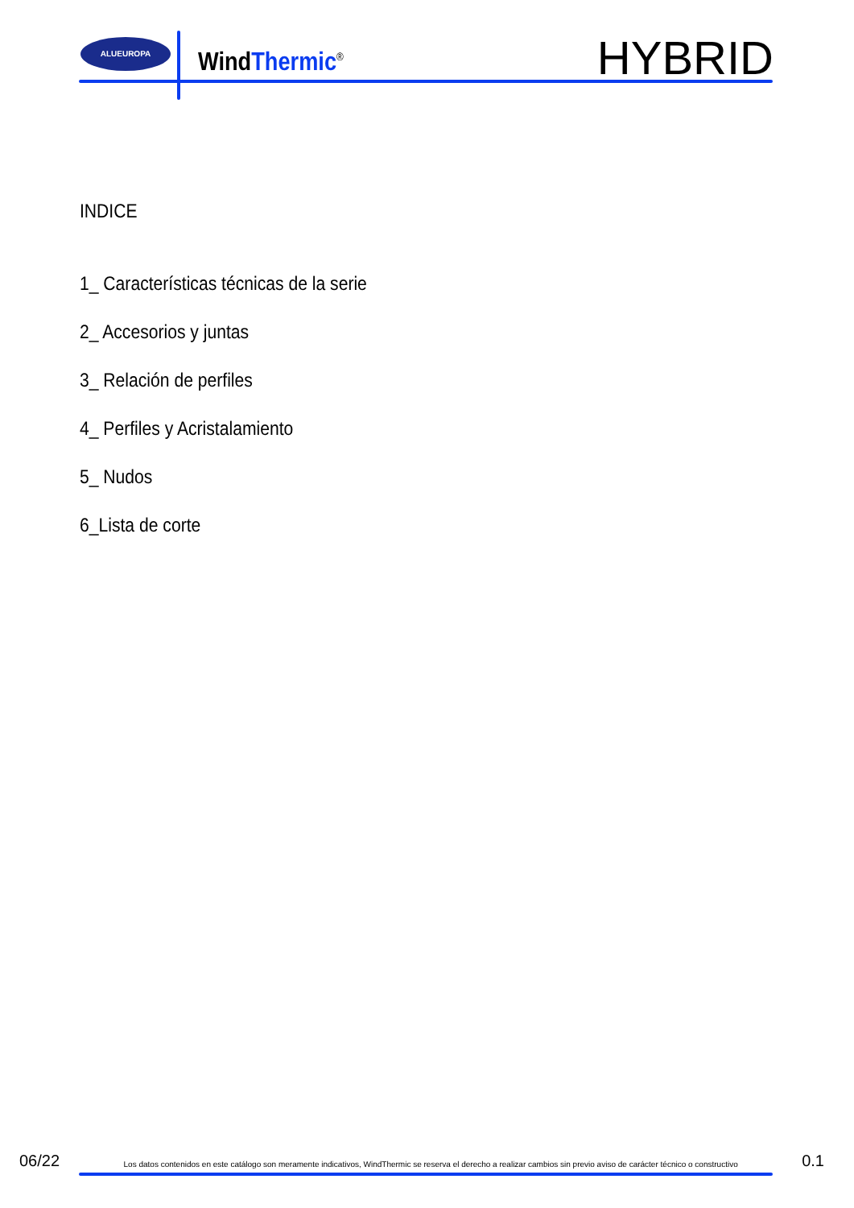ALUEUROPA
WindThermic<sup>®</sup> HYBRID
INDICE
1_ Características técnicas de la serie
2_ Accesorios y juntas
3_ Relación de perfiles
4_ Perfiles y Acristalamiento
5_ Nudos
6_Lista de corte
06/22 Los datos contenidos en este catálogo son meramente indicativos, WindThermic se reserva el derecho a realizar cambios sin previo aviso de carácter técnico o constructivo 0.1